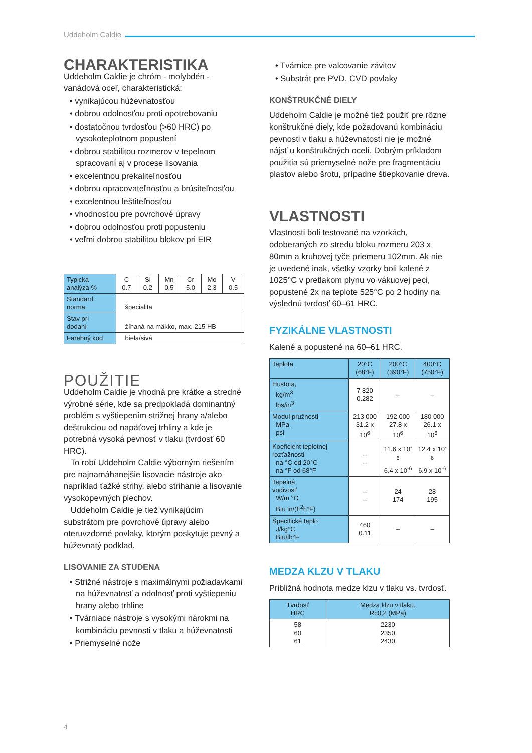Uddeholm Caldie
CHARAKTERISTIKA
Uddeholm Caldie je chróm - molybdén - vanádová oceľ, charakteristická:
• vynikajúcou húževnatosťou
• dobrou odolnosťou proti opotrebovaniu
• dostatočnou tvrdosťou (>60 HRC) po vysokoteplotnom popustení
• dobrou stabilitou rozmerov v tepelnom spracovaní aj v procese lisovania
• excelentnou prekaliteľnosťou
• dobrou opracovateľnosťou a brúsiteľnosťou
• excelentnou leštiteľnosťou
• vhodnosťou pre povrchové úpravy
• dobrou odolnosťou proti popusteniu
• veľmi dobrou stabilitou blokov pri EIR
| Typická analýza % | C 0.7 | Si 0.2 | Mn 0.5 | Cr 5.0 | Mo 2.3 | V 0.5 |
| Štandard. norma | špecialita | | | | | |
| Stav pri dodaní | žíhaná na mäkko, max. 215 HB | | | | | |
| Farebný kód | biela/sivá | | | | | |
POUŽITIE
Uddeholm Caldie je vhodná pre krátke a stredné výrobné série, kde sa predpokladá dominantný problém s vyštiepením strižnej hrany a/alebo deštrukciou od napäťovej trhliny a kde je potrebná vysoká pevnosť v tlaku (tvrdosť 60 HRC).
To robí Uddeholm Caldie výborným riešením pre najnamáhanejšie lisovacie nástroje ako napríklad ťažké strihy, alebo strihanie a lisovanie vysokopevných plechov.
Uddeholm Caldie je tiež vynikajúcim substrátom pre povrchové úpravy alebo oteruvzdorné povlaky, ktorým poskytuje pevný a húževnatý podklad.
LISOVANIE ZA STUDENA
• Strižné nástroje s maximálnymi požiadavkami na húževnatosť a odolnosť proti vyštiepeniu hrany alebo trhline
• Tvárniace nástroje s vysokými nárokmi na kombináciu pevnosti v tlaku a húževnatosti
• Priemyselné nože
• Tvárnice pre valcovanie závitov
• Substrát pre PVD, CVD povlaky
KONŠTRUKČNÉ DIELY
Uddeholm Caldie je možné tiež použiť pre rôzne konštrukčné diely, kde požadovanú kombináciu pevnosti v tlaku a húževnatosti nie je možné nájsť u konštrukčných ocelí. Dobrým príkladom použitia sú priemyselné nože pre fragmentáciu plastov alebo šrotu, prípadne štiepkovanie dreva.
VLASTNOSTI
Vlastnosti boli testované na vzorkách, odoberaných zo stredu bloku rozmeru 203 x 80mm a kruhovej tyče priemeru 102mm. Ak nie je uvedené inak, všetky vzorky boli kalené z 1025°C v pretlakom plynu vo vákuovej peci, popustené 2x na teplote 525°C po 2 hodiny na výslednú tvrdosť 60–61 HRC.
FYZIKÁLNE VLASTNOSTI
Kalené a popustené na 60–61 HRC.
| Teplota | 20°C (68°F) | 200°C (390°F) | 400°C (750°F) |
| --- | --- | --- | --- |
| Hustota, kg/m<sup>3</sup> lbs/in<sup>3</sup> | 7 820 0.282 | – | – |
| Modul pružnosti MPa psi | 213 000 31.2 x 10<sup>6</sup> | 192 000 27.8 x 10<sup>6</sup> | 180 000 26.1 x 10<sup>6</sup> |
| Koeficient teplotnej rozťažnosti na °C od 20°C na °F od 68°F | – – | 11.6 x 10<sup>-6</sup> 6.4 x 10<sup>-6</sup> | 12.4 x 10<sup>-6</sup> 6.9 x 10<sup>-6</sup> |
| Tepelná vodivosť W/m °C Btu in/(ft<sup>2</sup>h°F) | – – | 24 174 | 28 195 |
| Špecifické teplo J/kg°C Btu/lb°F | 460 0.11 | – | – |
MEDZA KLZU V TLAKU
Približná hodnota medze klzu v tlaku vs. tvrdosť.
| Tvrdosť HRC | Medza klzu v tlaku, Rc0,2 (MPa) |
| --- | --- |
| 58 60 61 | 2230 2350 2430 |
4